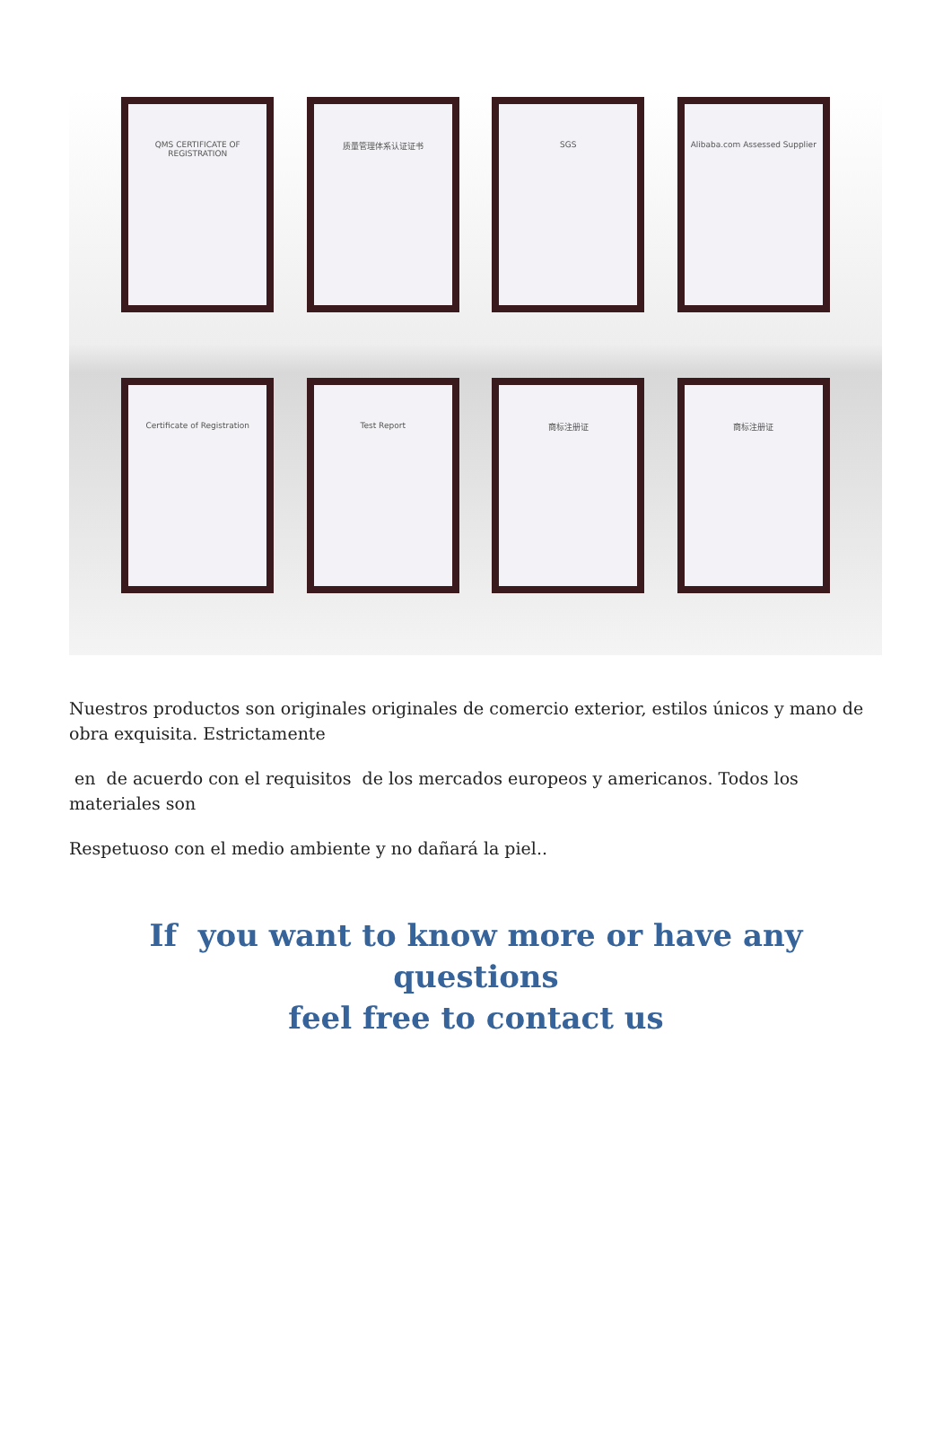QMS CERTIFICATE OF REGISTRATION 质量管理体系认证证书 SGS Alibaba.com Assessed Supplier
Certificate of Registration Test Report 商标注册证 商标注册证
Nuestros productos son originales originales de comercio exterior, estilos únicos y mano de obra exquisita. Estrictamente
en de acuerdo con el requisitos de los mercados europeos y americanos. Todos los materiales son
Respetuoso con el medio ambiente y no dañará la piel..
If you want to know more or have any questions
feel free to contact us